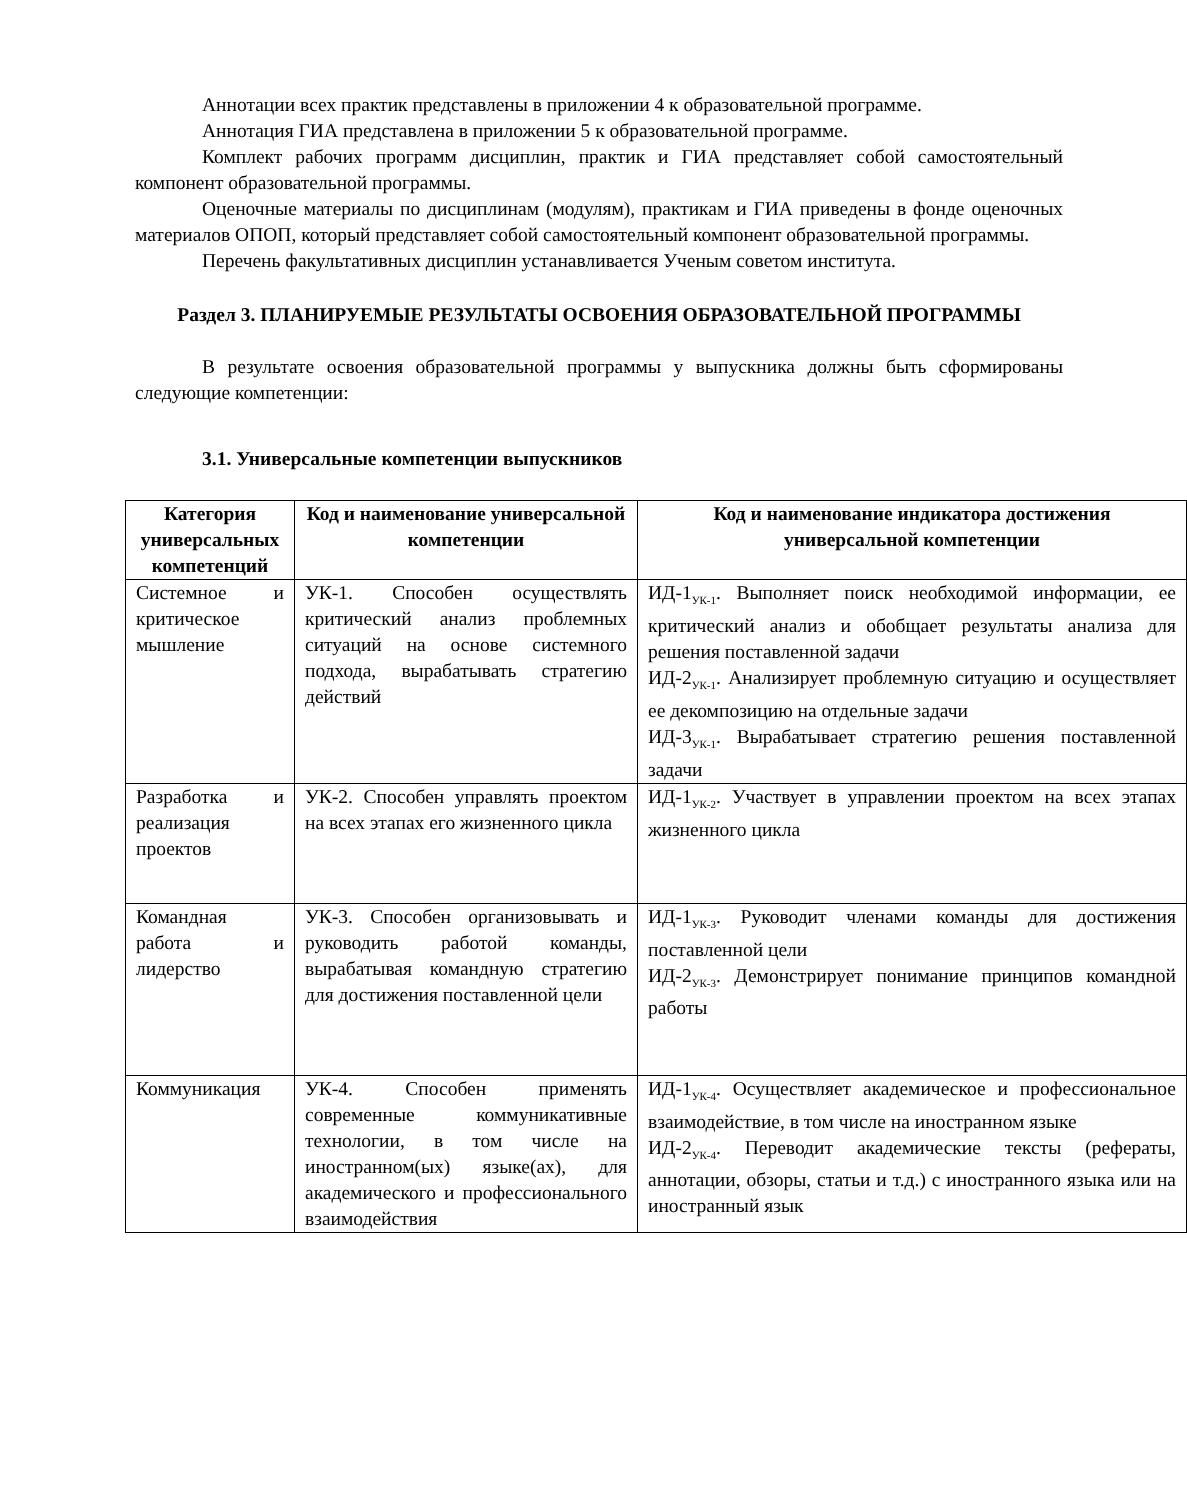Аннотации всех практик представлены в приложении 4 к образовательной программе.
Аннотация ГИА представлена в приложении 5 к образовательной программе.
Комплект рабочих программ дисциплин, практик и ГИА представляет собой самостоятельный компонент образовательной программы.
Оценочные материалы по дисциплинам (модулям), практикам и ГИА приведены в фонде оценочных материалов ОПОП, который представляет собой самостоятельный компонент образовательной программы.
Перечень факультативных дисциплин устанавливается Ученым советом института.
Раздел 3. ПЛАНИРУЕМЫЕ РЕЗУЛЬТАТЫ ОСВОЕНИЯ ОБРАЗОВАТЕЛЬНОЙ ПРОГРАММЫ
В результате освоения образовательной программы у выпускника должны быть сформированы следующие компетенции:
3.1. Универсальные компетенции выпускников
| Категория универсальных компетенций | Код и наименование универсальной компетенции | Код и наименование индикатора достижения универсальной компетенции |
| --- | --- | --- |
| Системное и критическое мышление | УК-1. Способен осуществлять критический анализ проблемных ситуаций на основе системного подхода, вырабатывать стратегию действий | ИД-1<sub>УК-1</sub>. Выполняет поиск необходимой информации, ее критический анализ и обобщает результаты анализа для решения поставленной задачи ИД-2<sub>УК-1</sub>. Анализирует проблемную ситуацию и осуществляет ее декомпозицию на отдельные задачи ИД-3<sub>УК-1</sub>. Вырабатывает стратегию решения поставленной задачи |
| Разработка и реализация проектов | УК-2. Способен управлять проектом на всех этапах его жизненного цикла | ИД-1<sub>УК-2</sub>. Участвует в управлении проектом на всех этапах жизненного цикла |
| Командная работа и лидерство | УК-3. Способен организовывать и руководить работой команды, вырабатывая командную стратегию для достижения поставленной цели | ИД-1<sub>УК-3</sub>. Руководит членами команды для достижения поставленной цели ИД-2<sub>УК-3</sub>. Демонстрирует понимание принципов командной работы |
| Коммуникация | УК-4. Способен применять современные коммуникативные технологии, в том числе на иностранном(ых) языке(ах), для академического и профессионального взаимодействия | ИД-1<sub>УК-4</sub>. Осуществляет академическое и профессиональное взаимодействие, в том числе на иностранном языке ИД-2<sub>УК-4</sub>. Переводит академические тексты (рефераты, аннотации, обзоры, статьи и т.д.) с иностранного языка или на иностранный язык |